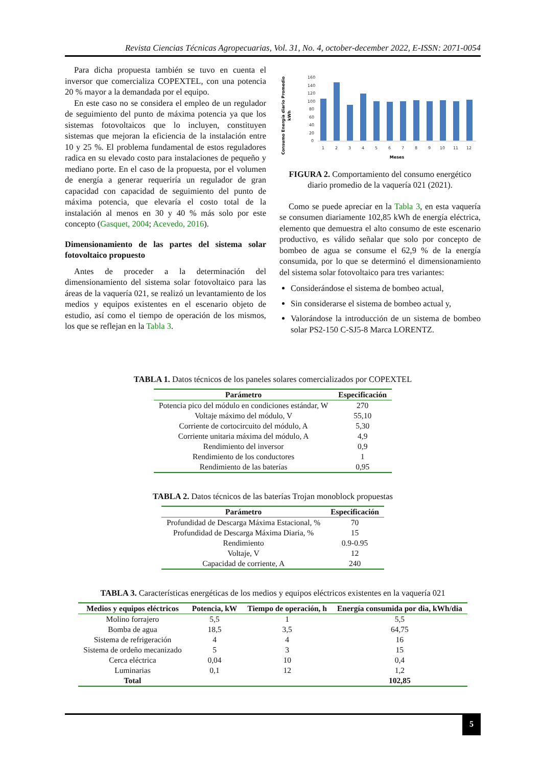Revista Ciencias Técnicas Agropecuarias, Vol. 31, No. 4, october-december 2022, E-ISSN: 2071-0054
Para dicha propuesta también se tuvo en cuenta el inversor que comercializa COPEXTEL, con una potencia 20 % mayor a la demandada por el equipo.
En este caso no se considera el empleo de un regulador de seguimiento del punto de máxima potencia ya que los sistemas fotovoltaicos que lo incluyen, constituyen sistemas que mejoran la eficiencia de la instalación entre 10 y 25 %. El problema fundamental de estos reguladores radica en su elevado costo para instalaciones de pequeño y mediano porte. En el caso de la propuesta, por el volumen de energía a generar requeriría un regulador de gran capacidad con capacidad de seguimiento del punto de máxima potencia, que elevaría el costo total de la instalación al menos en 30 y 40 % más solo por este concepto (Gasquet, 2004; Acevedo, 2016).
Dimensionamiento de las partes del sistema solar fotovoltaico propuesto
Antes de proceder a la determinación del dimensionamiento del sistema solar fotovoltaico para las áreas de la vaquería 021, se realizó un levantamiento de los medios y equipos existentes en el escenario objeto de estudio, así como el tiempo de operación de los mismos, los que se reflejan en la Tabla 3.
Consumo Energía diario Promedio
kWh
160
140
120
100
80
60
40
20
0
1
2
3
4
5
6
7
8
9
10
11
12
Meses
FIGURA 2. Comportamiento del consumo energético diario promedio de la vaquería 021 (2021).
Como se puede apreciar en la Tabla 3, en esta vaquería se consumen diariamente 102,85 kWh de energía eléctrica, elemento que demuestra el alto consumo de este escenario productivo, es válido señalar que solo por concepto de bombeo de agua se consume el 62,9 % de la energía consumida, por lo que se determinó el dimensionamiento del sistema solar fotovoltaico para tres variantes:
Considerándose el sistema de bombeo actual,
Sin considerarse el sistema de bombeo actual y,
Valorándose la introducción de un sistema de bombeo solar PS2-150 C-SJ5-8 Marca LORENTZ.
TABLA 1. Datos técnicos de los paneles solares comercializados por COPEXTEL
| Parámetro | Especificación |
| --- | --- |
| Potencia pico del módulo en condiciones estándar, W | 270 |
| Voltaje máximo del módulo, V | 55,10 |
| Corriente de cortocircuito del módulo, A | 5,30 |
| Corriente unitaria máxima del módulo, A | 4,9 |
| Rendimiento del inversor | 0,9 |
| Rendimiento de los conductores | 1 |
| Rendimiento de las baterías | 0,95 |
TABLA 2. Datos técnicos de las baterías Trojan monoblock propuestas
| Parámetro | Especificación |
| --- | --- |
| Profundidad de Descarga Máxima Estacional, % | 70 |
| Profundidad de Descarga Máxima Diaria, % | 15 |
| Rendimiento | 0.9-0.95 |
| Voltaje, V | 12 |
| Capacidad de corriente, A | 240 |
TABLA 3. Características energéticas de los medios y equipos eléctricos existentes en la vaquería 021
| Medios y equipos eléctricos | Potencia, kW | Tiempo de operación, h | Energía consumida por dia, kWh/dia |
| --- | --- | --- | --- |
| Molino forrajero | 5,5 | 1 | 5,5 |
| Bomba de agua | 18,5 | 3,5 | 64,75 |
| Sistema de refrigeración | 4 | 4 | 16 |
| Sistema de ordeño mecanizado | 5 | 3 | 15 |
| Cerca eléctrica | 0,04 | 10 | 0,4 |
| Luminarias | 0,1 | 12 | 1,2 |
| Total | | | 102,85 |
5